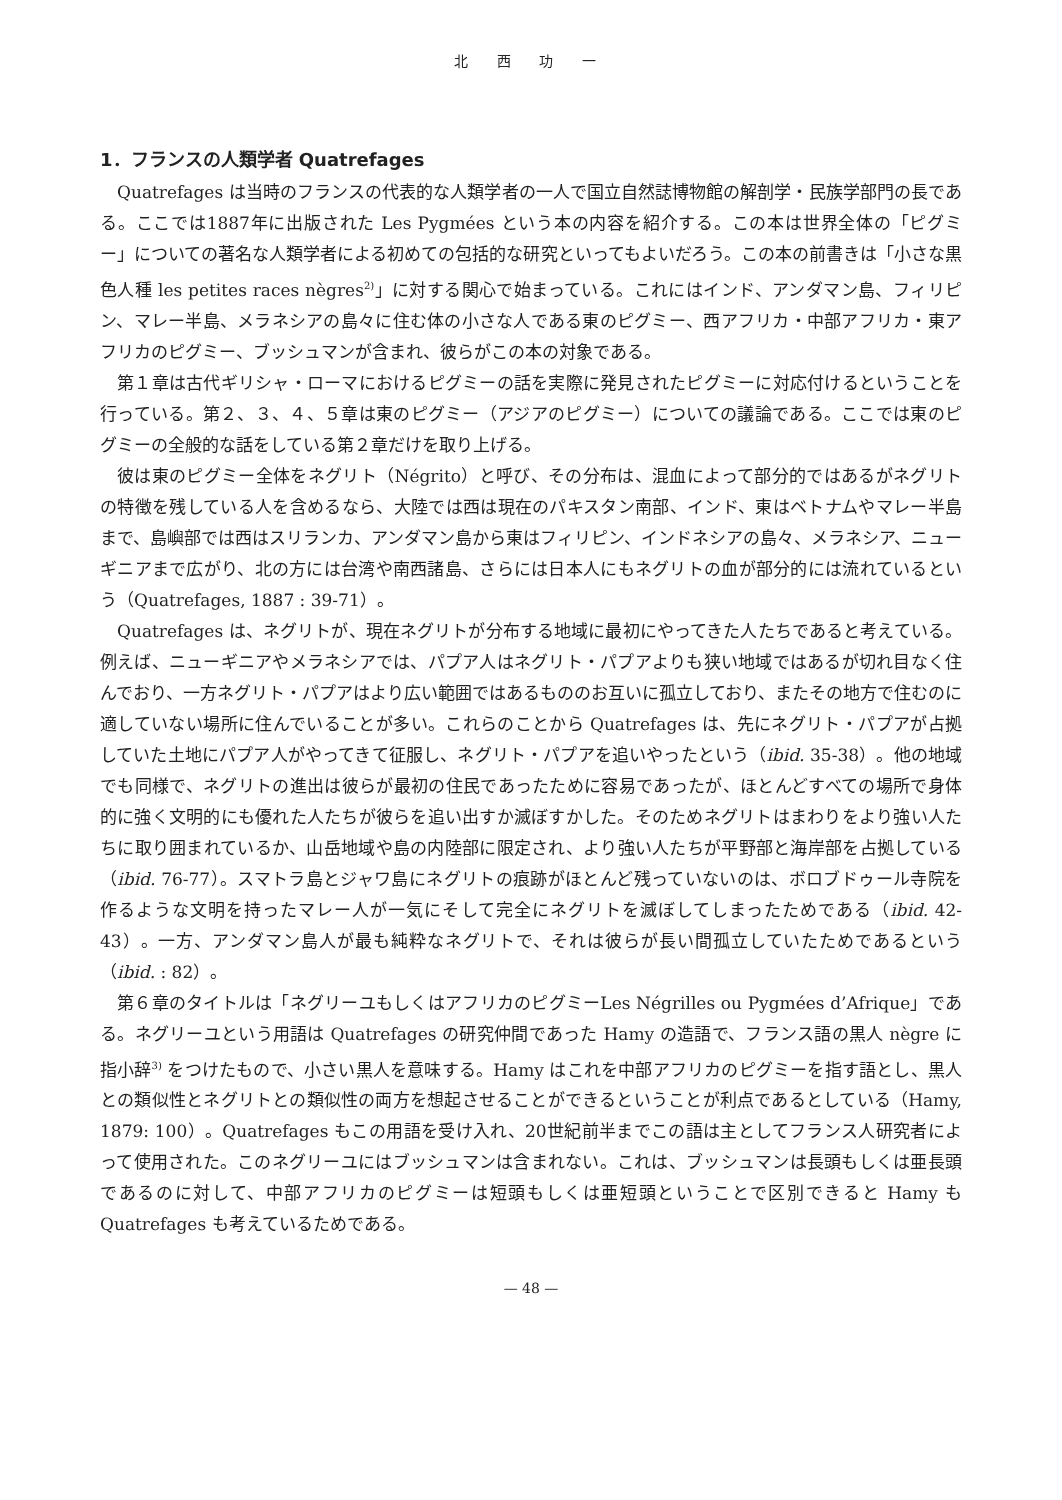北 西 功 一
1．フランスの人類学者 Quatrefages
Quatrefages は当時のフランスの代表的な人類学者の一人で国立自然誌博物館の解剖学・民族学部門の長である。ここでは1887年に出版された Les Pygmées という本の内容を紹介する。この本は世界全体の「ピグミー」についての著名な人類学者による初めての包括的な研究といってもよいだろう。この本の前書きは「小さな黒色人種 les petites races nègres<sup>2)</sup>」に対する関心で始まっている。これにはインド、アンダマン島、フィリピン、マレー半島、メラネシアの島々に住む体の小さな人である東のピグミー、西アフリカ・中部アフリカ・東アフリカのピグミー、ブッシュマンが含まれ、彼らがこの本の対象である。
第１章は古代ギリシャ・ローマにおけるピグミーの話を実際に発見されたピグミーに対応付けるということを行っている。第２、３、４、５章は東のピグミー（アジアのピグミー）についての議論である。ここでは東のピグミーの全般的な話をしている第２章だけを取り上げる。
彼は東のピグミー全体をネグリト（Négrito）と呼び、その分布は、混血によって部分的ではあるがネグリトの特徴を残している人を含めるなら、大陸では西は現在のパキスタン南部、インド、東はベトナムやマレー半島まで、島嶼部では西はスリランカ、アンダマン島から東はフィリピン、インドネシアの島々、メラネシア、ニューギニアまで広がり、北の方には台湾や南西諸島、さらには日本人にもネグリトの血が部分的には流れているという（Quatrefages, 1887 : 39-71）。
Quatrefages は、ネグリトが、現在ネグリトが分布する地域に最初にやってきた人たちであると考えている。例えば、ニューギニアやメラネシアでは、パプア人はネグリト・パプアよりも狭い地域ではあるが切れ目なく住んでおり、一方ネグリト・パプアはより広い範囲ではあるもののお互いに孤立しており、またその地方で住むのに適していない場所に住んでいることが多い。これらのことから Quatrefages は、先にネグリト・パプアが占拠していた土地にパプア人がやってきて征服し、ネグリト・パプアを追いやったという（ibid. 35-38）。他の地域でも同様で、ネグリトの進出は彼らが最初の住民であったために容易であったが、ほとんどすべての場所で身体的に強く文明的にも優れた人たちが彼らを追い出すか滅ぼすかした。そのためネグリトはまわりをより強い人たちに取り囲まれているか、山岳地域や島の内陸部に限定され、より強い人たちが平野部と海岸部を占拠している（ibid. 76-77）。スマトラ島とジャワ島にネグリトの痕跡がほとんど残っていないのは、ボロブドゥール寺院を作るような文明を持ったマレー人が一気にそして完全にネグリトを滅ぼしてしまったためである（ibid. 42-43）。一方、アンダマン島人が最も純粋なネグリトで、それは彼らが長い間孤立していたためであるという（ibid. : 82）。
第６章のタイトルは「ネグリーユもしくはアフリカのピグミーLes Négrilles ou Pygmées d’Afrique」である。ネグリーユという用語は Quatrefages の研究仲間であった Hamy の造語で、フランス語の黒人 nègre に指小辞<sup>3)</sup> をつけたもので、小さい黒人を意味する。Hamy はこれを中部アフリカのピグミーを指す語とし、黒人との類似性とネグリトとの類似性の両方を想起させることができるということが利点であるとしている（Hamy, 1879: 100）。Quatrefages もこの用語を受け入れ、20世紀前半までこの語は主としてフランス人研究者によって使用された。このネグリーユにはブッシュマンは含まれない。これは、ブッシュマンは長頭もしくは亜長頭であるのに対して、中部アフリカのピグミーは短頭もしくは亜短頭ということで区別できると Hamy も Quatrefages も考えているためである。
— 48 —